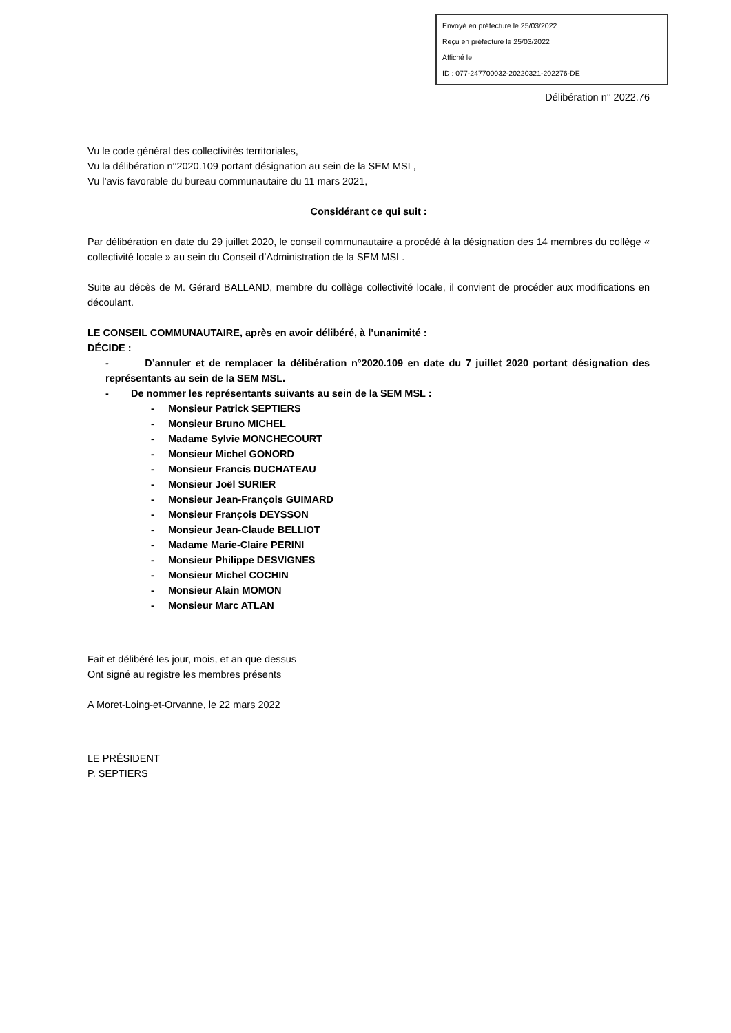Envoyé en préfecture le 25/03/2022
Reçu en préfecture le 25/03/2022
Affiché le
ID : 077-247700032-20220321-202276-DE
Délibération n° 2022.76
Vu le code général des collectivités territoriales,
Vu la délibération n°2020.109 portant désignation au sein de la SEM MSL,
Vu l’avis favorable du bureau communautaire du 11 mars 2021,
Considérant ce qui suit :
Par délibération en date du 29 juillet 2020, le conseil communautaire a procédé à la désignation des 14 membres du collège « collectivité locale » au sein du Conseil d’Administration de la SEM MSL.
Suite au décès de M. Gérard BALLAND, membre du collège collectivité locale, il convient de procéder aux modifications en découlant.
LE CONSEIL COMMUNAUTAIRE, après en avoir délibéré, à l’unanimité :
DÉCIDE :
- D’annuler et de remplacer la délibération n°2020.109 en date du 7 juillet 2020 portant désignation des représentants au sein de la SEM MSL.
- De nommer les représentants suivants au sein de la SEM MSL :
- Monsieur Patrick SEPTIERS
- Monsieur Bruno MICHEL
- Madame Sylvie MONCHECOURT
- Monsieur Michel GONORD
- Monsieur Francis DUCHATEAU
- Monsieur Joël SURIER
- Monsieur Jean-François GUIMARD
- Monsieur François DEYSSON
- Monsieur Jean-Claude BELLIOT
- Madame Marie-Claire PERINI
- Monsieur Philippe DESVIGNES
- Monsieur Michel COCHIN
- Monsieur Alain MOMON
- Monsieur Marc ATLAN
Fait et délibéré les jour, mois, et an que dessus
Ont signé au registre les membres présents
A Moret-Loing-et-Orvanne, le 22 mars 2022
LE PRÉSIDENT
P. SEPTIERS